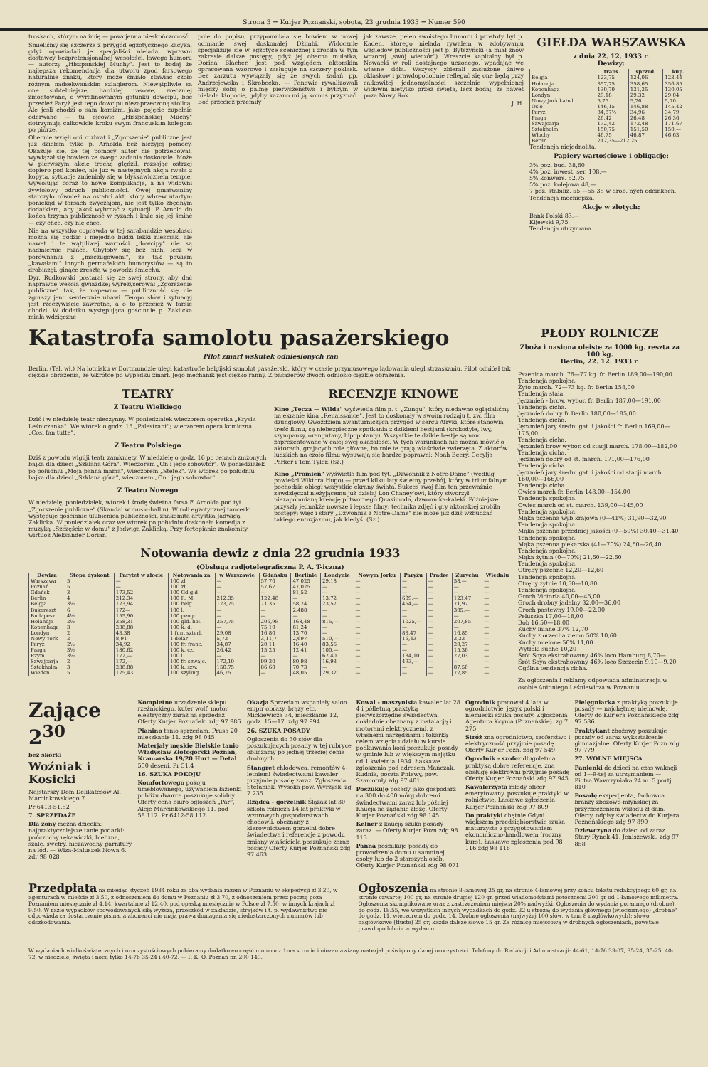Strona 3 = Kurjer Poznański, sobota, 23 grudnia 1933 = Numer 590
troskach, którym na imię — powojenna nieskończoność.
Śmieliśmy się szczerze z przygód egzotycznego kacyka, gdyż opowiadali je specjaliści nielada, wprawni dostawcy bezpretensjonalnej wesołości, ławego humoru — autorzy „Hiszpańskiej Muchy". Jest to bodaj że najlepsza rekomendacja dla utworu zpod farsowego naturalnie znaku, który może śmiało stawiać czoło różnym nadsekwańskim szlagierom. Niewątpliwie są one subtelniejsze, bardziej rasowe, zręczniej zmontowane, o wyrafinowanym gatunku dowcipu, boć przecież Paryż jest tego dowcipu niezaprzeczoną stolicą. Ale jeśli chodzi o sam komizm, jako pojęcie zupełnie oderwane — tu ojcowie „Hiszpańskiej Muchy" dotrzymują całkowicie kroku swym francuskim kolegom po piórze.
Obecnie wzięli oni rozbrat i „Zgorszenie" publiczne jest już dziełem tylko p. Arnolda bez niczyjej pomocy. Okazuje się, że tej pomocy autor nie potrzebował, wywiązał się bowiem ze swego zadania doskonale. Może w pierwszym akcie trochę ględził, rozsając ostrzej dopiero pod koniec, ale już w następnych akcja rwała z kopyta, sytuacje zmieniały się w błyskawicznem tempie, wywołując coraz to nowe komplikacje, a na widowni żywiołowy odruch publiczności. Owej gmatwaniny starczyło również na ostatni akt, który wbrew utartym poniekąd w farsach zwyczajom, nie jest tylko zbędnym dodatkiem, aby jakoś wybrnąć z sytuacji. P. Arnold do końca trzyma publiczność w ryzach i każe się jej śmiać — czy chce, czy nie chce.
Nie na wszystko coprawda w tej sarabandzie wesołości można się godzić i niejedno budzi lekki niesmak, ale nawet i te wątpliwej wartości „dowcipy" nie są nadmiernie rażące. Obyłoby się bez nich, lecz w porównaniu z „maczugowemi", że tak powiem „kawałami" innych germańskich humorystów — są to drobiazgi, ginące zresztą w powodzi śmiechu.
Dyr. Rudkowski postarał się ze swej strony, aby dać naprawdę wesołą gwiazdkę; wyreżyserował „Zgorszenie publiczne" tak, że napewno — publiczność się nie zgorszy jeno serdecznie ubawi. Tempo słów i sytuacyj jest rzeczywiście zawrotne, a o to przecież w farsie chodzi. W dodatku występująca gościnnie p. Zaklicka miała wdzięczne
pole do popisu, przypomniała się bowiem w nowej odmianie swej doskonałej Dżimbi. Widocznie specjalizuje się w egzotyce scenicznej i zrobiła w tym zakresie dalsze postępy, gdyż jej obecna mulatka, Dorina Blacher, jest pod względem aktorskim opracowana wzorowo i zasługuje na szczery poklask. Bez zarzutu wywiązały się ze swych zadań pp. Andrzejewska i Skrobecka. — Panowie rywalizowali między sobą o palmę pierwszeństwa i byłbym w nielada kłopocie, gdyby kazano mi ją komuś przyznać. Boć przecież przemiły
jak zawsze, pełen swoistego humoru i prostoty był p. Kaden, którego nielada rywalem w zdobywaniu względów publiczności jest p. Bytszyński (a miał znów wczoraj „swój wieczór"). Wreszcie kapitalny był p. Nowacki w roli dostojnego uczonego, wpadając we własne sidła. Wszyscy zbierali zasłużone żniwo oklasków i prawdopodobnie reflegać się one będą przy całkowitej jednomyślności szczelnie wypełnionej widowni nietylko przez święta, lecz bodaj, że nawet poza Nowy Rok.
J. H.
GIEŁDA WARSZAWSKA
z dnia 22. 12. 1933 r.
Dewizy:
| | trans. | sprzed. | kup. |
| --- | --- | --- | --- |
| Belgja | 123,75 | 124,06 | 123,44 |
| Holandja | 357,75 | 358,65 | 356,85 |
| Kopenhaga | 130,70 | 131,35 | 130,05 |
| Londyn | 29,18 | 29,32 | 29,04 |
| Nowy Jork kabel | 5,75 | 5,76 | 5,70 |
| Oslo | 146,15 | 146,88 | 145,42 |
| Paryż | 34,87½ | 34,96 | 34,79 |
| Praga | 26,42 | 26,48 | 26,36 |
| Szwajcarja | 172,42 | 172,48 | 171,67 |
| Sztokholm | 150,75 | 151,50 | 150,— |
| Włochy | 46,75 | 46,87 | 46,63 |
| Berlin | 212,35—212,25 | | |
Tendencja niejednolita.
Papiery wartościowe i obligacje:
3% poż. bud. 38,60
4% poż. inwest. ser. 108,—
5% konwers. 52,75
5% poż. kolejowa 48,—
7 poż. stabiliz. 55,—55,38 w drob. nych odcinkach.
Tendencja mocniejsza.
Akcje w złotych:
Bank Polski 83,—
Kijewski 9,75
Tendencja utrzymana.
Katastrofa samolotu pasażerskiego
Pilot zmarł wskutek odniesionych ran
Berlin. (Tel. wł.) Na lotnisku w Dortmundzie uległ katastrofie belgijski samolot pasażerski, który w czasie przymusowego lądowania uległ strzaskaniu. Pilot odniósł tak ciężkie obrażenia, że wkrótce po wypadku zmarł. Jego mechanik jest ciężko ranny. Z pasażerów dwóch odniosło ciężkie obrażenia.
TEATRY
Z Teatru Wielkiego
Dziś i w niedzielę teatr nieczynny. W poniedziałek wieczorem operetka „Krysia Leśniczanka". We wtorek o godz. 15 „Palestrant"; wieczorem opera komiczna „Cosi fan tutte".
Z Teatru Polskiego
Dziś z powodu wigilji teatr zamknięty. W niedzielę o godz. 16 po cenach zniżonych bajka dla dzieci „Szklana Góra". Wieczorem „On i jego sobowtór". W poniedziałek po południu „Moja panna mama", wieczorem „Stefek". We wtorek po południu bajka dla dzieci „Szklana góra", wieczorem „On i jego sobowtór".
Z Teatru Nowego
W niedzielę, poniedziałek, wtorek i środę świetna farsa F. Arnolda pod tyt. „Zgorszenie publiczne" (Skandal w music-hall'u). W roli egzotycznej tancerki występuje gościnnie ulubienica publiczności, znakomita artystka Jadwigą Zaklicka. W poniedziałek oraz we wtorek po południu doskonała komedja z muzyką „Szczęście w domu" z Jadwigą Zaklicką. Przy fortepianie znakomity wirtuoz Aleksander Dorian.
RECENZJE KINOWE
Kino „Tęcza — Wilda" wyświetla film p. t. „Zungu", który niedawno oglądaliśmy na ekranie kina „Renaissance". Jest to doskonały w swoim rodzaju t. zw. film dżunglowy. Gwoździem awanturniczych przygód w sercu Afryki, które stanowią treść filmu, są niebezpieczne spotkania z dzikiemi bestjami (krokodyle, lwy, szympansy, orangutany, hipopotamy). Wszystkie te dzikie bestje są nam zaprezentowane w całej swej okazałości. W tych warunkach nie można mówić o aktorach, grających role główne, bo role te grają właściwie zwierzęta. Z aktorów ludzkich na czoło filmu wysuwają się bardzo poprawni: Noah Beery, Cecylja Parker i Tom Tyler. (Sz.)
Kino „Promień" wyświetla film pod tyt. „Dzwonnik z Notre-Dame" (według powieści Wiktora Hugo) — przed kilku laty świetny przebój, który w triumfalnym pochodzie obiegł wszystkie ekrany świata. Sukces swój film ten przeważnie zawdzięczał nieżyjącemu już dzisiaj Lon Chaney'owi, który stworzył niezapomnianą kreację potwornego Quasimoda, dzwonnika-kaleki. Późniejsze przyszły jednakże nowsze i lepsze filmy; technika zdjęć i gry aktorskiej zrobiła postępy; więc i stary „Dzwonnik z Notre-Dame" nie może już dziś wzbudzać takiego entuzjazmu, jak kiedyś. (Sz.)
Notowania dewiz z dnia 22 grudnia 1933
(Obsługa radjotelegraficzna P. A. T-iczna)
| Dewiza | Stopa dyskont | Parytet w złocie | Notowania za | w Warszawie | Gdańsku | Berlinie | Londynie | Nowym Jorku | Paryżu | Pradze | Zurychu | Wiedniu |
| --- | --- | --- | --- | --- | --- | --- | --- | --- | --- | --- | --- | --- |
| Warszawa | 5 | — | 100 zł | — | 57,70 | 47,025 | 29,18 | — | — | — | 58,— | — |
| Poznań | 5 | — | 100 zł | — | 57,67 | 47,025 | — | — | — | — | — | — |
| Gdańsk | 3 | 173,52 | 100 Gd gld | — | — | 81,52 | — | — | — | — | — | — |
| Berlin | 4 | 212,34 | 100 R. M. | 212,35 | 122,48 | — | 13,72 | — | 609,— | — | 123,47 | — |
| Belgja | 3½ | 123,94 | 100 belg. | 123,75 | 71,35 | 58,24 | 23,57 | — | 454,— | — | 71,97 | — |
| Bukareszt | 6 | 172— | 100 l. | — | — | 2,488 | — | — | — | — | 305,— | — |
| Budapeszt | 4½ | 155,90 | 100 pengo | — | — | — | — | — | — | — | — | — |
| Holandja | 2½ | 358,31 | 100 gld. hol. | 357,75 | 206,99 | 168,48 | 815,— | — | 1025,— | — | 207,85 | — |
| Kopenhaga | 3 | 238,88 | 100 k. d. | — | 75,10 | 61,24 | — | — | — | — | — | — |
| Londyn | 2 | 43,38 | 1 funt szterl. | 29,08 | 16,80 | 13,70 | — | — | 83,47 | — | 16,85 | — |
| Nowy York | 2 | 8,91 | 1 dolar | 5,73 | 3,11,7 | 2,697 | 510,— | — | 16,43 | — | 3,33 | — |
| Paryż | 2½ | 34,92 | 100 fr. franc. | 34,87 | 20,11 | 16,40 | 83,56 | — | — | — | 20,27 | — |
| Praga | 3½ | 180,62 | 100 k. cz. | 26,42 | 15,25 | 12,41 | 100,— | — | — | — | 15,36 | — |
| Rzym | 3½ | 172,— | 100 l. | — | — | — | 62,40 | — | 134,10 | — | 27,03 | — |
| Szwajcarja | 2 | 172,— | 100 fr. szwajc. | 172,10 | 99,30 | 80,98 | 16,93 | — | 493,— | — | — | — |
| Sztokholm | 3 | 238,88 | 100 k. szw. | 150,75 | 86,60 | 70,73 | — | — | — | — | 87,50 | — |
| Wiedeń | 5 | 125,43 | 100 szyling. | 46,75 | — | 48,05 | 29,32 | — | — | — | 72,85 | — |
PŁODY ROLNICZE
Zboża i nasiona oleiste za 1000 kg. reszta za 100 kg.
Berlin, 22. 12. 1933 r.
Pszenica march. 76—77 kg. fr. Berlin 189,00—190,00
Tendencja spokojna.
Żyto march. 72—73 kg. fr. Berlin 158,00
Tendencja stała.
Jęczmień - brow. wybor. fr. Berlin 187,00—191,00
Tendencja cicha.
Jęczmień dobry fr Berlin 180,00—185,00
Tendencja cicha.
Jęczmień jary średni gat. i jakości fr. Berlin 169,00—175,00
Tendencja cicha.
Jęczmień brow wybor. od stacji march. 178,00—182,00
Tendencja cicha.
Jęczmień dobry od st. march. 171,00—176,00
Tendencja cicha.
Jęczmień jary średni gat. i jakości od stacji march. 160,00—166,00
Tendencja cicha.
Owies march fr. Berlin 148,00—154,00
Tendencja spokojna.
Owies march od st. march. 139,00—145,00
Tendencja spokojna.
Mąka pszenna wyb krajowa (0—41%) 31,90—32,90
Tendencja spokojna.
Mąka pszenna przedniej jakości (0—50%) 30,40—31,40
Tendencja spokojna.
Mąka pszenna piekarska (41—70%) 24,60—26,40
Tendencja spokojna.
Mąka żytnia (0—70%) 21,60—22,60
Tendencja spokojna.
Otręby pszenne 12,20—12,60
Tendencja spokojna.
Otręby żytnie 10,50—10,80
Tendencja spokojna.
Groch Victoria 40,00—45,00
Groch drobny jadalny 32,00—36,00
Groch pastewny 19,00—22,00
Peluszka 17,00—18,00
Bób 16,50—18,00
Kuchy lniane 37% 12,70
Kuchy z orzecha ziemn 50% 10,60
Kuchy mielone 50% 11,00
Wytłoki suche 10,20
Śrót Soya ekstrahowany 46% loco Hamburg 8,70—
Śrót Soya ekstrahowany 46% loco Szczecin 9,10—9,20
Ogólna tendencja cicha.
Za ogłoszenia i reklamy odpowiada administracja w osobie Antoniego Leśniewicza w Poznaniu.
Zające 2<sup>30</sup>
bez skórki
Woźniak i Kosicki
Najstarszy Dom Delikatesów Al. Marcinkowskiego 7.
Pr 6413-51,82
7. SPRZEDAŻE
Dla żony mężna dziecka: najpraktyczniejsze tanie podarki: pończochy rękawiczki, bielizna, szale, swetry, niezawodny garnitury na lód. — Wiza-Maluszek Nowa 6. zdr 98 028
Kompletne urządzenie sklepu rzeźnickiego, kuter wolf, motor elektryczny zaraz na sprzedaż Oferty Kurjer Poznański zdg 97 986
Pianino tanio sprzedam. Prusa 20 mieszkanie 11. zdg 98 045
Materjały męskie Bielskie tanio Władysław Złotogórski Poznań, Kramarska 19/20 Hurt — Detal 500 deseni. Pr 51,4
16. SZUKA POKOJU
Komfortowego pokoju umeblowanego, używaniem łazienki pobliżu dworca poszukuje solidny. Oferty cena biuro ogłoszeń „Par", Aleje Marcinkowskiego 11. pod 58.112. Pr 6412-58.112
Okazja Sprzedam wspaniały salon empir obrazy, brązy etc. Mickiewicza 34, mieszkanie 12, godz. 15—17. zdg 97 994
26. SZUKA POSADY
Ogłoszenia do 30 słów dla poszukujących posady w tej rubryce obliczamy po jednej trzeciej cenie drobnych.
Stangret chłodowca, remontów 4-letniemi świadectwami kawaler przyjmie posadę zaraz. Zgłoszenia Stefaniak, Wysoka pow. Wyrzysk. zg 7 235
Rządca - gorzelnik Ślązak lat 30 szkoła rolnicza 14 lat praktyki w wzorowych gospodarstwach chodowli, obeznany z kierownictwem gorzelni dobre świadectwa i referencje z powodu zmiany właściciela poszukuje zaraz posady Oferty Kurjer Poznański zdg 97 463
Kowal - maszynista kawaler lat 28 4 i półletnią praktyką pierwszorzędne świadectwa, dokładnie obeznany z instalacją i motorami elektrycznemi, z własnemi narzędziami i tokarką celem wzięcia udziału w kursie podkuwania koni poszukuje posady w gminie lub w większym majątku od 1 kwietnia 1934. Łaskawe zgłoszenia pod adresem Mańczak, Rudnik, poczta Pniewy, pow. Szamotuły zdg 97 401
Poszukuję posady jako gospodarz na 300 do 400 mórg dobremi świadectwami zaraz lub później Kaucja na żądanie złożę. Oferty Kurjer Poznański zdg 98 145
Kelner z kaucją szuka posady zaraz. — Oferty Kurjer Pozn zdg 98 113
Panna poszukuje posady do prowadzenia domu u samotnej osoby lub do 2 starszych osób. Oferty Kurjer Poznański zdg 98 071
Ogrodnik pracował 4 lata w ogrodnictwie, język polski i niemiecki szuka posady. Zgłoszenia Agentura Kcynia (Poznańskie). zg 7 275
Stróż zna ogrodnictwo, szoferstwo i elektryczność przyjmie posadę. Oferty Kurjer Pozn. zdg 97 549
Ogrodnik - szofer długoletnia praktyką dobre referencje, zna obsługę elektrowni przyjmie posadę Oferty Kurjer Poznański zdg 97 945
Kawalerzysta młody oficer emerytowany, poszukuje praktyki w rolnictwie. Łaskawe zgłoszenia Kurjer Poznański zdg 97 809
Do praktyki chętnie Gdyni większem przedsiębiorstwie szuka maturzysta z przygotowaniem ekonomiczno-handlowem (roczny kurs). Łaskawe zgłoszenia pod 98 116 zdg 98 116
Pielęgniarka z praktyką poszukuje posady — najchętniej niemowlę. Oferty do Kurjera Poznańskiego zdg 97 586
Praktykant zbożowy poszukuje posady od zaraz wykształcenie gimnazjalne. Oferty Kurjer Pozn zdg 97 779
27. WOLNE MIEJSCA
Panienki do dzieci na czas wakacji od 1—9-tej za utrzymaniem — Piotra Wawrzyniaka 24 m. 5 portj. 810
Posadę ekspedjenta, fachowca branży zbożowo-młyńskiej za przyrzeczeniem wkładu zł dam. Oferty, odpisy świadectw do Kurjera Poznańskiego zdg 97 890
Dziewczyna do dzieci od zaraz Stary Rynek 41, Jeniszewski. zdg 97 858
Przedpłata na miesiąc styczeń 1934 roku za oba wydania razem w Poznaniu w ekspedycji zł 3.20, w agenturach w mieście zł 3.50, z odnoszeniem do domu w Poznaniu zł 3.70, z odnoszeniem przez pocztę poza Poznaniem miesięcznie zł 4.14, kwartalnie zł 12.40, pod opaską miesięcznie w Polsce zł 7.50, w innych krajach zł 9.50. W razie wypadków spowodowanych siłą wyższą, przeszkód w zakładzie, strajków i t. p. wydawnictwo nie odpowiada za dostarczenie pisma, a abonenci nie mają prawa domagania się niedostarczonych numerów lub odszkodowania.
Ogłoszenia na stronie 8-łamowej 25 gr, na stronie 4-łamowej przy końcu tekstu redakcyjnego 60 gr, na stronie czwartej 100 gr, na stronie drugiej 120 gr. przed wiadomościami potocznemi 200 gr od 1-łamowego milimetra. Ogłoszenia skomplikowane oraz z zastrzeżeniem miejsca 20% nadwyżki. Ogłoszenia do wydania porannego (drobne) do godz. 18.55, we wszystkich innych wypadkach do godz. 22 u stróża; do wydania głównego (wieczornego) „drobne" do godz. 11, wieczorem do godz. 14. Drobne ogłoszenia (najwyżej 100 słów, w tem 8 nagłówkowych): słowo nagłówkowe (tłuste) 25 gr, każde dalsze słowo 15 gr. Za różnicę miejscową w drobnych ogłoszeniach, powstałe prawdopodobnie w wydaniu.
W wydaniach wielkoświątecznych i uroczystościowych pobieramy dodatkowo część numeru z 1-na stronie i niezamawiany materjał poświęcony danej uroczystości. Telefony do Redakcji i Administracji: 44-61, 14-76 33-07, 35-24, 35-25, 40-72, w niedziele, święta i nocą tylko 14-76 35-24 i 40-72. — P. K. O. Poznań nr. 200 149.